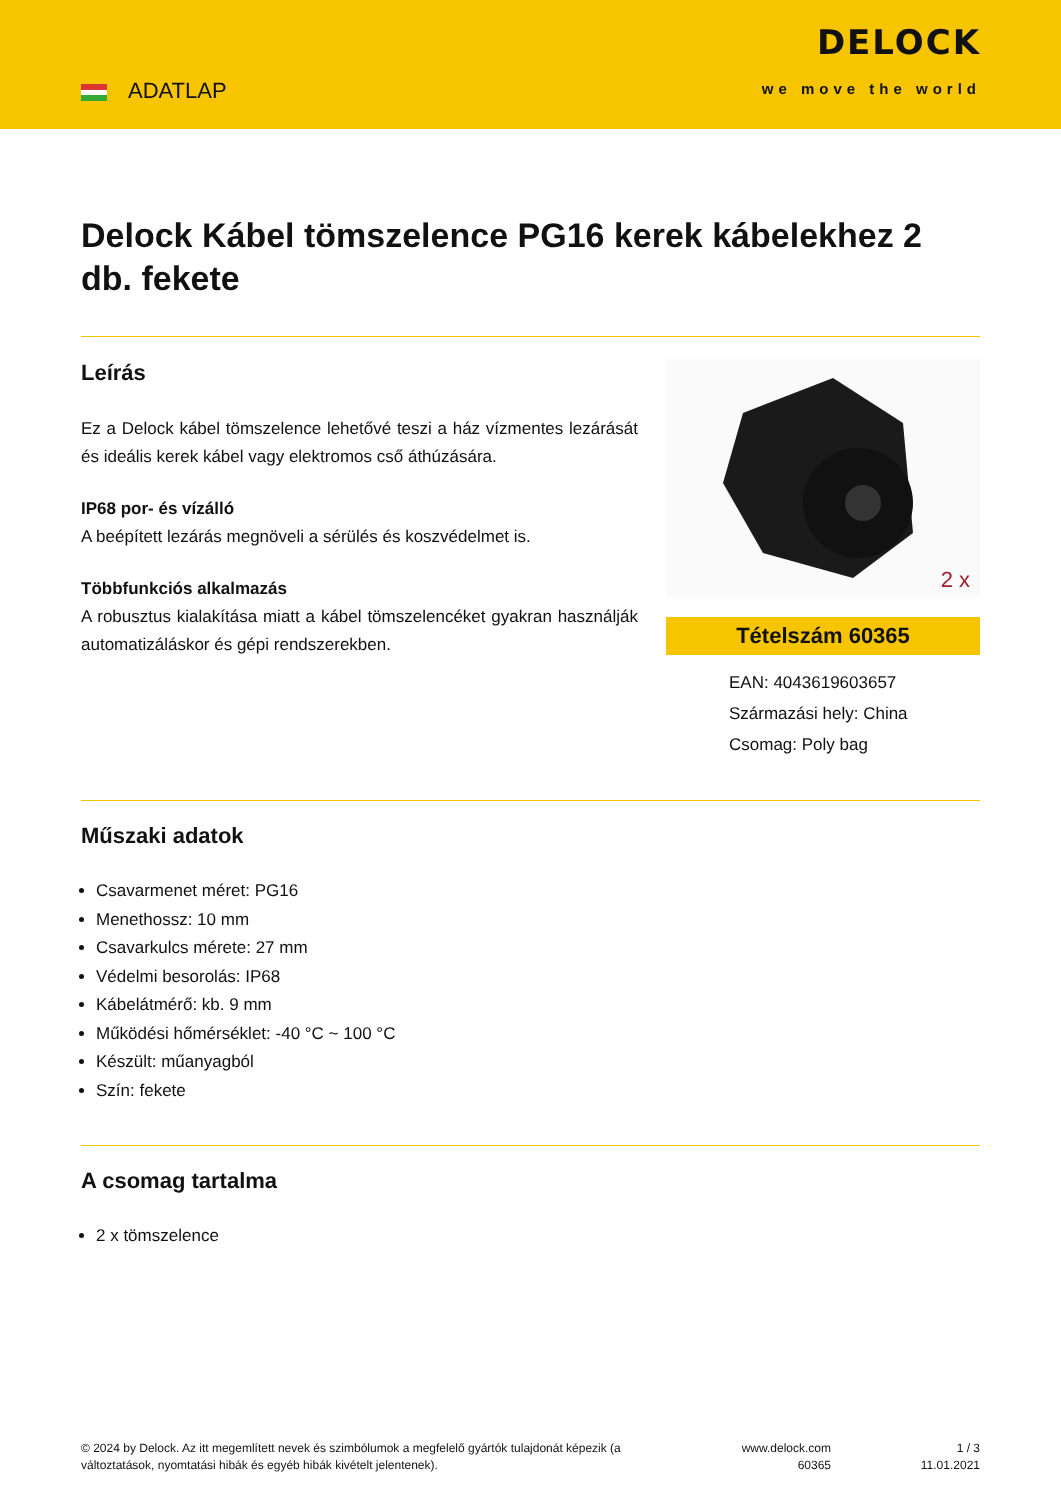ADATLAP
DELOCK
we move the world
Delock Kábel tömszelence PG16 kerek kábelekhez 2 db. fekete
Leírás
Ez a Delock kábel tömszelence lehetővé teszi a ház vízmentes lezárását és ideális kerek kábel vagy elektromos cső áthúzására.
IP68 por- és vízálló
A beépített lezárás megnöveli a sérülés és koszvédelmet is.
Többfunkciós alkalmazás
A robusztus kialakítása miatt a kábel tömszelencéket gyakran használják automatizáláskor és gépi rendszerekben.
2 x
Tételszám 60365
EAN: 4043619603657
Származási hely: China
Csomag: Poly bag
Műszaki adatok
Csavarmenet méret: PG16
Menethossz: 10 mm
Csavarkulcs mérete: 27 mm
Védelmi besorolás: IP68
Kábelátmérő: kb. 9 mm
Működési hőmérséklet: -40 °C ~ 100 °C
Készült: műanyagból
Szín: fekete
A csomag tartalma
2 x tömszelence
© 2024 by Delock. Az itt megemlített nevek és szimbólumok a megfelelő gyártók tulajdonát képezik (a változtatások, nyomtatási hibák és egyéb hibák kivételt jelentenek).
www.delock.com
60365
1 / 3
11.01.2021